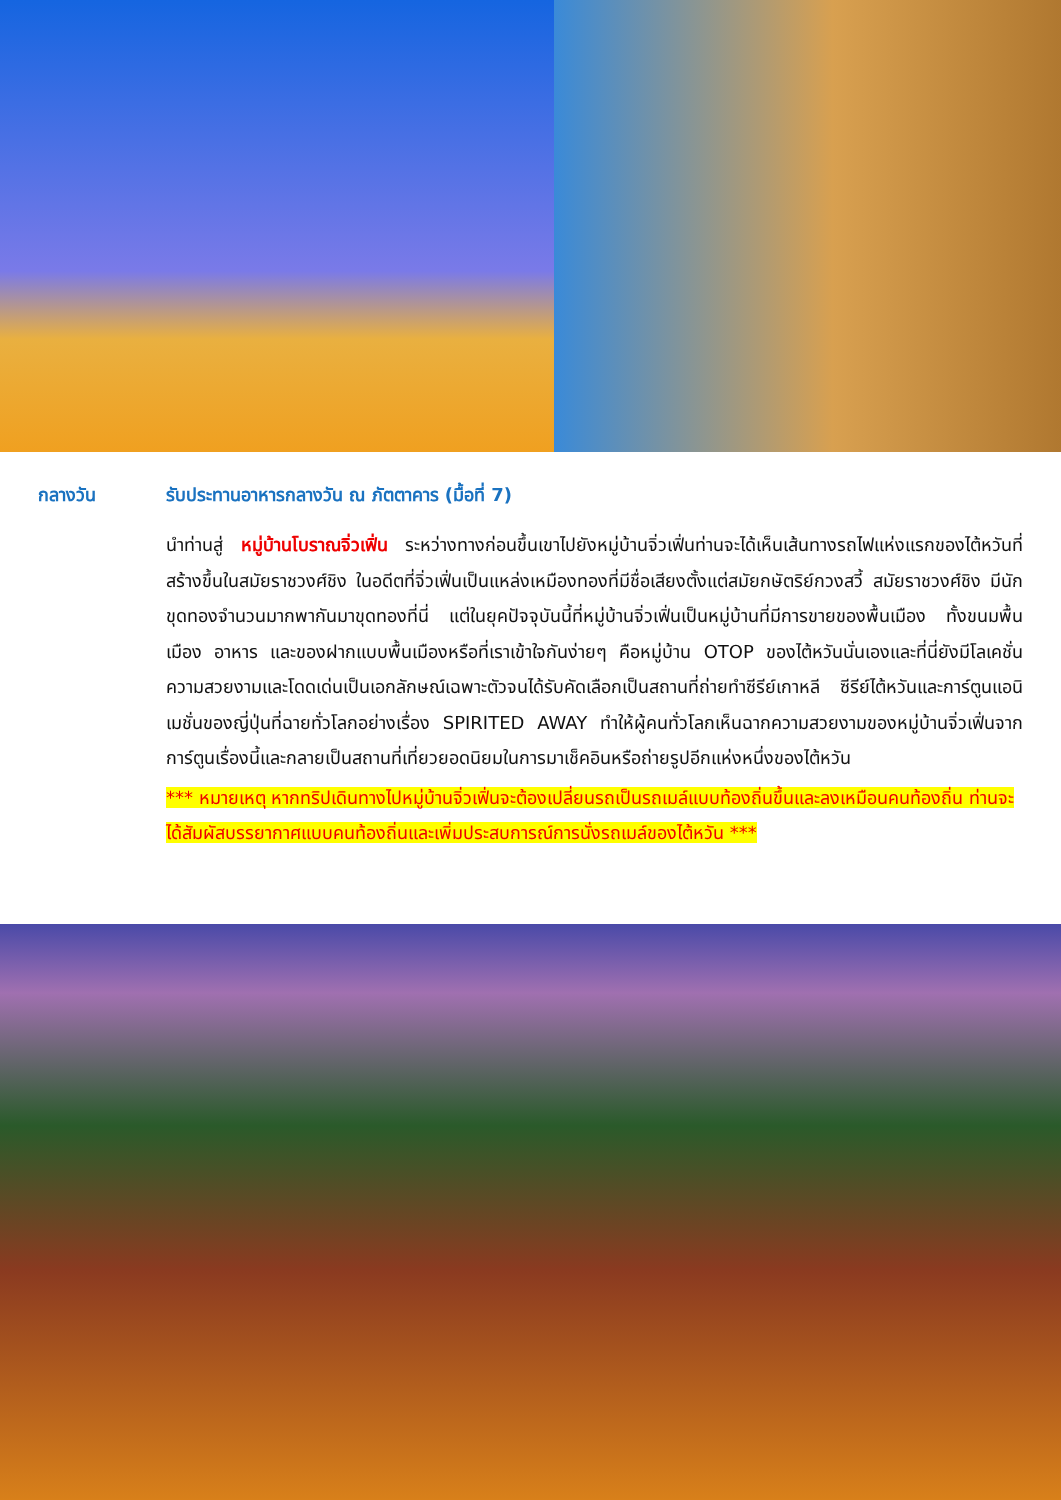กลางวัน รับประทานอาหารกลางวัน ณ ภัตตาคาร (มื้อที่ 7)
นำท่านสู่ หมู่บ้านโบราณจิ่วเฟิ่น ระหว่างทางก่อนขึ้นเขาไปยังหมู่บ้านจิ่วเฟิ่นท่านจะได้เห็นเส้นทางรถไฟแห่งแรกของไต้หวันที่สร้างขึ้นในสมัยราชวงศ์ชิง ในอดีตที่จิ่วเฟิ่นเป็นแหล่งเหมืองทองที่มีชื่อเสียงตั้งแต่สมัยกษัตริย์กวงสวี้ สมัยราชวงศ์ชิง มีนักขุดทองจำนวนมากพากันมาขุดทองที่นี่ แต่ในยุคปัจจุบันนี้ที่หมู่บ้านจิ่วเฟิ่นเป็นหมู่บ้านที่มีการขายของพื้นเมือง ทั้งขนมพื้นเมือง อาหาร และของฝากแบบพื้นเมืองหรือที่เราเข้าใจกันง่ายๆ คือหมู่บ้าน OTOP ของไต้หวันนั่นเองและที่นี่ยังมีโลเคชั่นความสวยงามและโดดเด่นเป็นเอกลักษณ์เฉพาะตัวจนได้รับคัดเลือกเป็นสถานที่ถ่ายทำซีรีย์เกาหลี ซีรีย์ไต้หวันและการ์ตูนแอนิเมชั่นของญี่ปุ่นที่ฉายทั่วโลกอย่างเรื่อง SPIRITED AWAY ทำให้ผู้คนทั่วโลกเห็นฉากความสวยงามของหมู่บ้านจิ่วเฟิ่นจากการ์ตูนเรื่องนี้และกลายเป็นสถานที่เที่ยวยอดนิยมในการมาเช็คอินหรือถ่ายรูปอีกแห่งหนึ่งของไต้หวัน
*** หมายเหตุ หากทริปเดินทางไปหมู่บ้านจิ่วเฟิ่นจะต้องเปลี่ยนรถเป็นรถเมล์แบบท้องถิ่นขึ้นและลงเหมือนคนท้องถิ่น ท่านจะได้สัมผัสบรรยากาศแบบคนท้องถิ่นและเพิ่มประสบการณ์การนั่งรถเมล์ของไต้หวัน ***